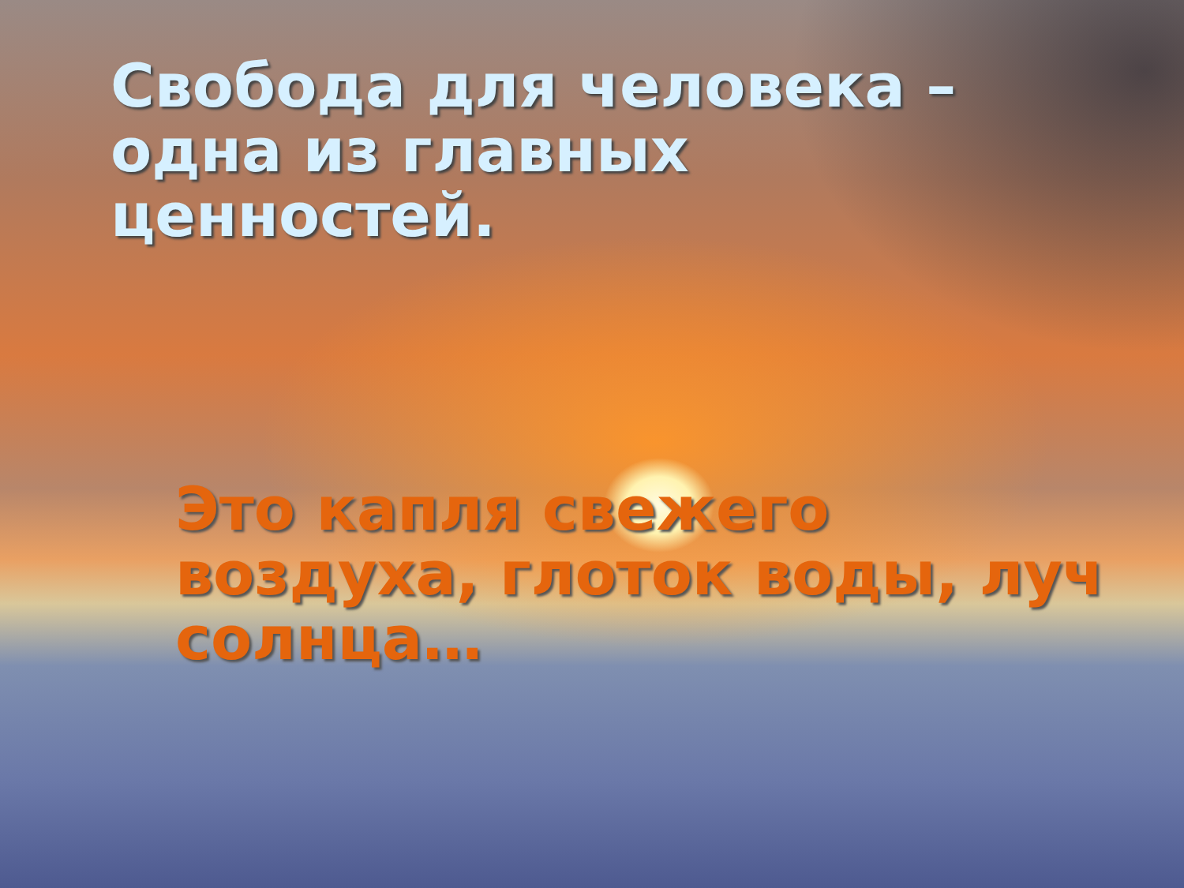Свобода для человека – одна из главных ценностей.
Это капля свежего воздуха, глоток воды, луч солнца…